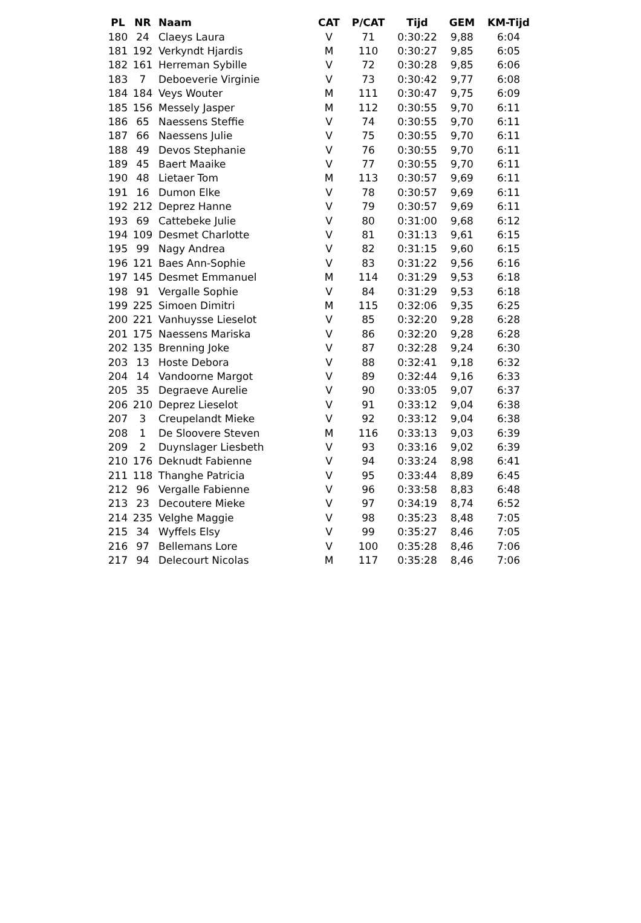| PL | NR | Naam | CAT | P/CAT | Tijd | GEM | KM-Tijd |
| --- | --- | --- | --- | --- | --- | --- | --- |
| 180 | 24 | Claeys Laura | V | 71 | 0:30:22 | 9,88 | 6:04 |
| 181 | 192 | Verkyndt Hjardis | M | 110 | 0:30:27 | 9,85 | 6:05 |
| 182 | 161 | Herreman Sybille | V | 72 | 0:30:28 | 9,85 | 6:06 |
| 183 | 7 | Deboeverie Virginie | V | 73 | 0:30:42 | 9,77 | 6:08 |
| 184 | 184 | Veys Wouter | M | 111 | 0:30:47 | 9,75 | 6:09 |
| 185 | 156 | Messely Jasper | M | 112 | 0:30:55 | 9,70 | 6:11 |
| 186 | 65 | Naessens Steffie | V | 74 | 0:30:55 | 9,70 | 6:11 |
| 187 | 66 | Naessens Julie | V | 75 | 0:30:55 | 9,70 | 6:11 |
| 188 | 49 | Devos Stephanie | V | 76 | 0:30:55 | 9,70 | 6:11 |
| 189 | 45 | Baert Maaike | V | 77 | 0:30:55 | 9,70 | 6:11 |
| 190 | 48 | Lietaer Tom | M | 113 | 0:30:57 | 9,69 | 6:11 |
| 191 | 16 | Dumon Elke | V | 78 | 0:30:57 | 9,69 | 6:11 |
| 192 | 212 | Deprez Hanne | V | 79 | 0:30:57 | 9,69 | 6:11 |
| 193 | 69 | Cattebeke Julie | V | 80 | 0:31:00 | 9,68 | 6:12 |
| 194 | 109 | Desmet Charlotte | V | 81 | 0:31:13 | 9,61 | 6:15 |
| 195 | 99 | Nagy Andrea | V | 82 | 0:31:15 | 9,60 | 6:15 |
| 196 | 121 | Baes Ann-Sophie | V | 83 | 0:31:22 | 9,56 | 6:16 |
| 197 | 145 | Desmet Emmanuel | M | 114 | 0:31:29 | 9,53 | 6:18 |
| 198 | 91 | Vergalle Sophie | V | 84 | 0:31:29 | 9,53 | 6:18 |
| 199 | 225 | Simoen Dimitri | M | 115 | 0:32:06 | 9,35 | 6:25 |
| 200 | 221 | Vanhuysse Lieselot | V | 85 | 0:32:20 | 9,28 | 6:28 |
| 201 | 175 | Naessens Mariska | V | 86 | 0:32:20 | 9,28 | 6:28 |
| 202 | 135 | Brenning Joke | V | 87 | 0:32:28 | 9,24 | 6:30 |
| 203 | 13 | Hoste Debora | V | 88 | 0:32:41 | 9,18 | 6:32 |
| 204 | 14 | Vandoorne Margot | V | 89 | 0:32:44 | 9,16 | 6:33 |
| 205 | 35 | Degraeve Aurelie | V | 90 | 0:33:05 | 9,07 | 6:37 |
| 206 | 210 | Deprez Lieselot | V | 91 | 0:33:12 | 9,04 | 6:38 |
| 207 | 3 | Creupelandt Mieke | V | 92 | 0:33:12 | 9,04 | 6:38 |
| 208 | 1 | De Sloovere Steven | M | 116 | 0:33:13 | 9,03 | 6:39 |
| 209 | 2 | Duynslager Liesbeth | V | 93 | 0:33:16 | 9,02 | 6:39 |
| 210 | 176 | Deknudt Fabienne | V | 94 | 0:33:24 | 8,98 | 6:41 |
| 211 | 118 | Thanghe Patricia | V | 95 | 0:33:44 | 8,89 | 6:45 |
| 212 | 96 | Vergalle Fabienne | V | 96 | 0:33:58 | 8,83 | 6:48 |
| 213 | 23 | Decoutere Mieke | V | 97 | 0:34:19 | 8,74 | 6:52 |
| 214 | 235 | Velghe Maggie | V | 98 | 0:35:23 | 8,48 | 7:05 |
| 215 | 34 | Wyffels Elsy | V | 99 | 0:35:27 | 8,46 | 7:05 |
| 216 | 97 | Bellemans Lore | V | 100 | 0:35:28 | 8,46 | 7:06 |
| 217 | 94 | Delecourt Nicolas | M | 117 | 0:35:28 | 8,46 | 7:06 |